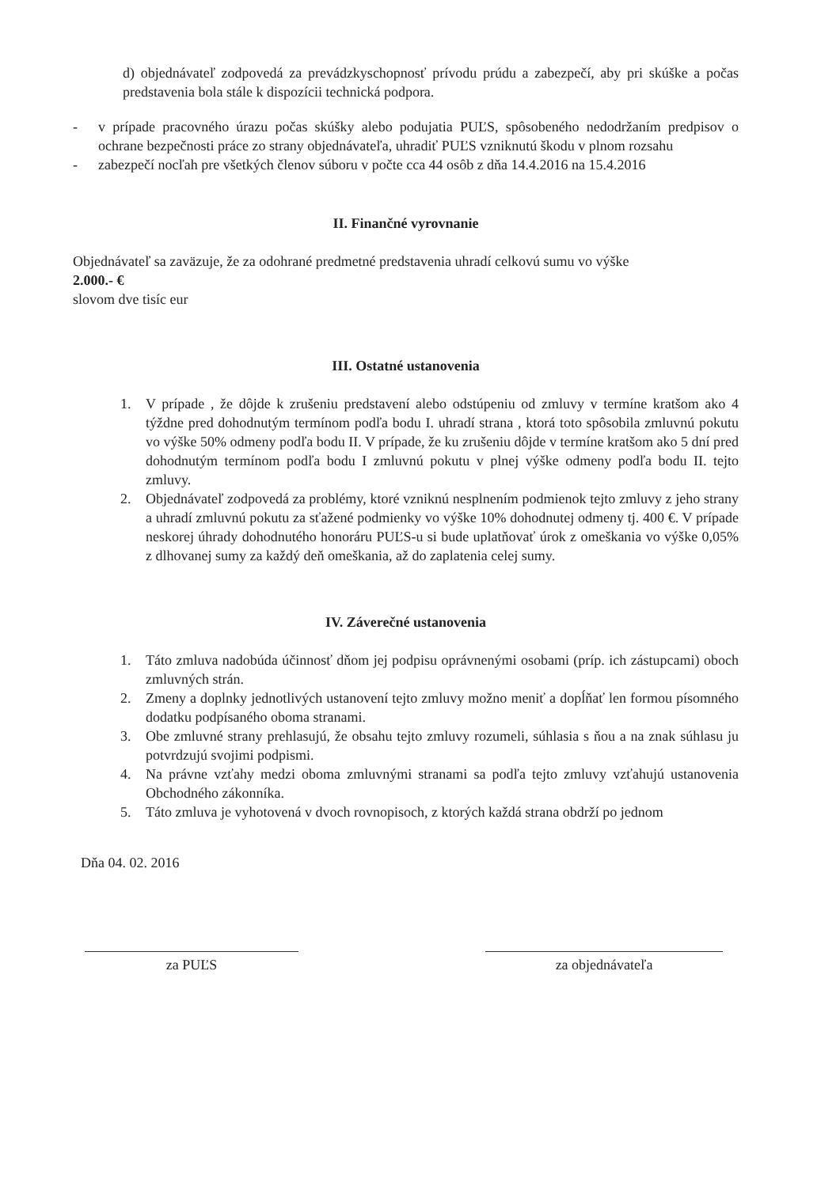d) objednávateľ zodpovedá za prevádzkyschopnosť prívodu prúdu a zabezpečí, aby pri skúške a počas predstavenia bola stále k dispozícii technická podpora.
- v prípade pracovného úrazu počas skúšky alebo podujatia PUĽS, spôsobeného nedodržaním predpisov o ochrane bezpečnosti práce zo strany objednávateľa, uhradiť PUĽS vzniknutú škodu v plnom rozsahu
- zabezpečí nocľah pre všetkých členov súboru v počte cca 44 osôb z dňa 14.4.2016 na 15.4.2016
II. Finančné vyrovnanie
Objednávateľ sa zaväzuje, že za odohrané predmetné predstavenia uhradí celkovú sumu vo výške
2.000.- €
slovom dve tisíc eur
III. Ostatné ustanovenia
1. V prípade , že dôjde k zrušeniu predstavení alebo odstúpeniu od zmluvy v termíne kratšom ako 4 týždne pred dohodnutým termínom podľa bodu I. uhradí strana , ktorá toto spôsobila zmluvnú pokutu vo výške 50% odmeny podľa bodu II. V prípade, že ku zrušeniu dôjde v termíne kratšom ako 5 dní pred dohodnutým termínom podľa bodu I zmluvnú pokutu v plnej výške odmeny podľa bodu II. tejto zmluvy.
2. Objednávateľ zodpovedá za problémy, ktoré vzniknú nesplnením podmienok tejto zmluvy z jeho strany a uhradí zmluvnú pokutu za sťažené podmienky vo výške 10% dohodnutej odmeny tj. 400 €. V prípade neskorej úhrady dohodnutého honoráru PUĽS-u si bude uplatňovať úrok z omeškania vo výške 0,05% z dlhovanej sumy za každý deň omeškania, až do zaplatenia celej sumy.
IV. Záverečné ustanovenia
1. Táto zmluva nadobúda účinnosť dňom jej podpisu oprávnenými osobami (príp. ich zástupcami) oboch zmluvných strán.
2. Zmeny a doplnky jednotlivých ustanovení tejto zmluvy možno meniť a dopĺňať len formou písomného dodatku podpísaného oboma stranami.
3. Obe zmluvné strany prehlasujú, že obsahu tejto zmluvy rozumeli, súhlasia s ňou a na znak súhlasu ju potvrdzujú svojimi podpismi.
4. Na právne vzťahy medzi oboma zmluvnými stranami sa podľa tejto zmluvy vzťahujú ustanovenia Obchodného zákonníka.
5. Táto zmluva je vyhotovená v dvoch rovnopisoch, z ktorých každá strana obdrží po jednom
Dňa 04. 02. 2016
za PUĽS za objednávateľa